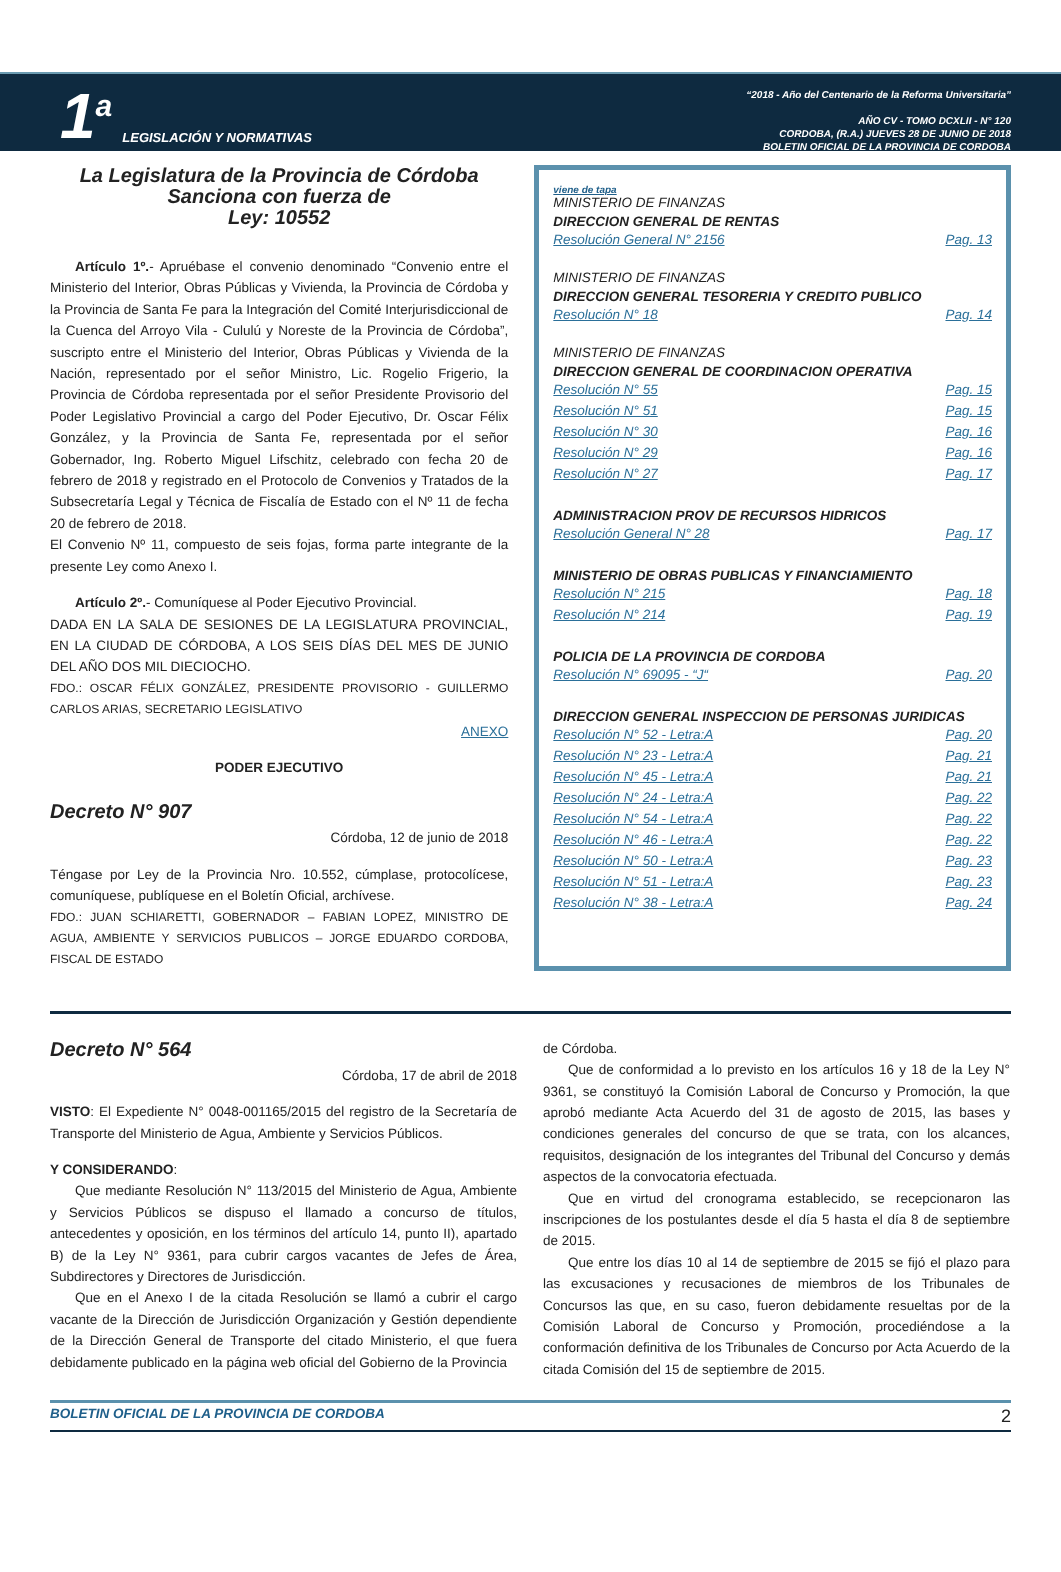1<sup>a</sup> LEGISLACIÓN Y NORMATIVAS
“2018 - Año del Centenario de la Reforma Universitaria”
AÑO CV - TOMO DCXLII - N° 120
CORDOBA, (R.A.) JUEVES 28 DE JUNIO DE 2018
BOLETIN OFICIAL DE LA PROVINCIA DE CORDOBA
La Legislatura de la Provincia de Córdoba
Sanciona con fuerza de
Ley: 10552
Artículo 1º.- Apruébase el convenio denominado “Convenio entre el Ministerio del Interior, Obras Públicas y Vivienda, la Provincia de Córdoba y la Provincia de Santa Fe para la Integración del Comité Interjurisdiccional de la Cuenca del Arroyo Vila - Cululú y Noreste de la Provincia de Córdoba”, suscripto entre el Ministerio del Interior, Obras Públicas y Vivienda de la Nación, representado por el señor Ministro, Lic. Rogelio Frigerio, la Provincia de Córdoba representada por el señor Presidente Provisorio del Poder Legislativo Provincial a cargo del Poder Ejecutivo, Dr. Oscar Félix González, y la Provincia de Santa Fe, representada por el señor Gobernador, Ing. Roberto Miguel Lifschitz, celebrado con fecha 20 de febrero de 2018 y registrado en el Protocolo de Convenios y Tratados de la Subsecretaría Legal y Técnica de Fiscalía de Estado con el Nº 11 de fecha 20 de febrero de 2018.
El Convenio Nº 11, compuesto de seis fojas, forma parte integrante de la presente Ley como Anexo I.
Artículo 2º.- Comuníquese al Poder Ejecutivo Provincial.
DADA EN LA SALA DE SESIONES DE LA LEGISLATURA PROVINCIAL, EN LA CIUDAD DE CÓRDOBA, A LOS SEIS DÍAS DEL MES DE JUNIO DEL AÑO DOS MIL DIECIOCHO.
FDO.: OSCAR FÉLIX GONZÁLEZ, PRESIDENTE PROVISORIO - GUILLERMO CARLOS ARIAS, SECRETARIO LEGISLATIVO
ANEXO
PODER EJECUTIVO
Decreto N° 907
Córdoba, 12 de junio de 2018
Téngase por Ley de la Provincia Nro. 10.552, cúmplase, protocolícese, comuníquese, publíquese en el Boletín Oficial, archívese.
FDO.: JUAN SCHIARETTI, GOBERNADOR – FABIAN LOPEZ, MINISTRO DE AGUA, AMBIENTE Y SERVICIOS PUBLICOS – JORGE EDUARDO CORDOBA, FISCAL DE ESTADO
viene de tapa
MINISTERIO DE FINANZAS
DIRECCION GENERAL DE RENTAS
Resolución General N° 2156 Pag. 13
MINISTERIO DE FINANZAS
DIRECCION GENERAL TESORERIA Y CREDITO PUBLICO
Resolución N° 18 Pag. 14
MINISTERIO DE FINANZAS
DIRECCION GENERAL DE COORDINACION OPERATIVA
Resolución N° 55 Pag. 15
Resolución N° 51 Pag. 15
Resolución N° 30 Pag. 16
Resolución N° 29 Pag. 16
Resolución N° 27 Pag. 17
ADMINISTRACION PROV DE RECURSOS HIDRICOS
Resolución General N° 28 Pag. 17
MINISTERIO DE OBRAS PUBLICAS Y FINANCIAMIENTO
Resolución N° 215 Pag. 18
Resolución N° 214 Pag. 19
POLICIA DE LA PROVINCIA DE CORDOBA
Resolución N° 69095 - “J“Pag. 20
DIRECCION GENERAL INSPECCION DE PERSONAS JURIDICAS
Resolución N° 52 - Letra:A Pag. 20
Resolución N° 23 - Letra:A Pag. 21
Resolución N° 45 - Letra:A Pag. 21
Resolución N° 24 - Letra:A Pag. 22
Resolución N° 54 - Letra:A Pag. 22
Resolución N° 46 - Letra:A Pag. 22
Resolución N° 50 - Letra:A Pag. 23
Resolución N° 51 - Letra:A Pag. 23
Resolución N° 38 - Letra:A Pag. 24
Decreto N° 564
Córdoba, 17 de abril de 2018
VISTO: El Expediente N° 0048-001165/2015 del registro de la Secretaría de Transporte del Ministerio de Agua, Ambiente y Servicios Públicos.
Y CONSIDERANDO:
Que mediante Resolución N° 113/2015 del Ministerio de Agua, Ambiente y Servicios Públicos se dispuso el llamado a concurso de títulos, antecedentes y oposición, en los términos del artículo 14, punto II), apartado B) de la Ley N° 9361, para cubrir cargos vacantes de Jefes de Área, Subdirectores y Directores de Jurisdicción.
Que en el Anexo I de la citada Resolución se llamó a cubrir el cargo vacante de la Dirección de Jurisdicción Organización y Gestión dependiente de la Dirección General de Transporte del citado Ministerio, el que fuera debidamente publicado en la página web oficial del Gobierno de la Provincia
de Córdoba.
Que de conformidad a lo previsto en los artículos 16 y 18 de la Ley N° 9361, se constituyó la Comisión Laboral de Concurso y Promoción, la que aprobó mediante Acta Acuerdo del 31 de agosto de 2015, las bases y condiciones generales del concurso de que se trata, con los alcances, requisitos, designación de los integrantes del Tribunal del Concurso y demás aspectos de la convocatoria efectuada.
Que en virtud del cronograma establecido, se recepcionaron las inscripciones de los postulantes desde el día 5 hasta el día 8 de septiembre de 2015.
Que entre los días 10 al 14 de septiembre de 2015 se fijó el plazo para las excusaciones y recusaciones de miembros de los Tribunales de Concursos las que, en su caso, fueron debidamente resueltas por de la Comisión Laboral de Concurso y Promoción, procediéndose a la conformación definitiva de los Tribunales de Concurso por Acta Acuerdo de la citada Comisión del 15 de septiembre de 2015.
BOLETIN OFICIAL DE LA PROVINCIA DE CORDOBA 2